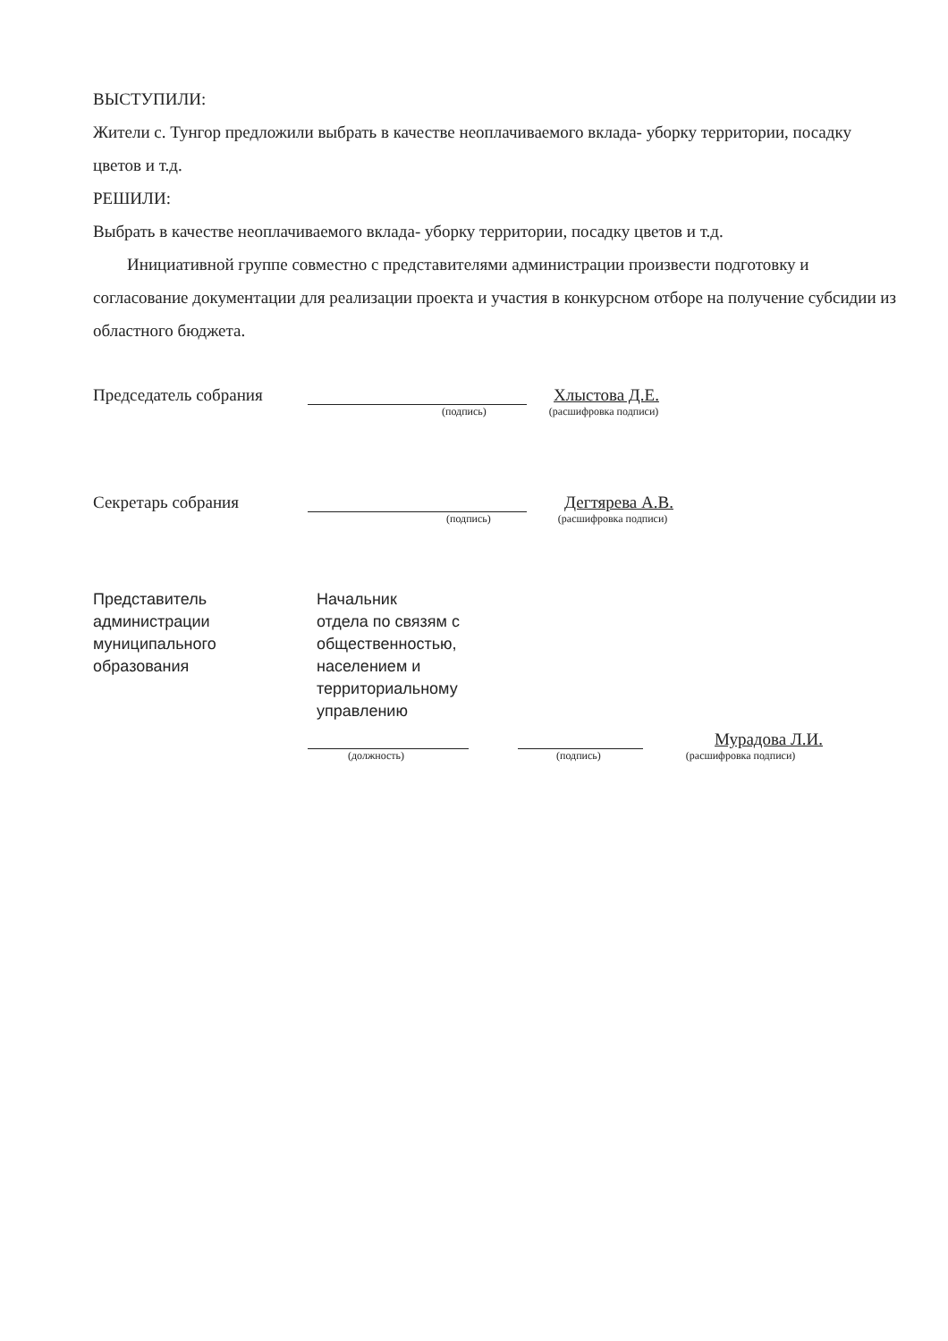ВЫСТУПИЛИ:
Жители с. Тунгор предложили выбрать в качестве неоплачиваемого вклада- уборку территории, посадку цветов и т.д.
РЕШИЛИ:
Выбрать в качестве неоплачиваемого вклада- уборку территории, посадку цветов и т.д.
Инициативной группе совместно с представителями администрации произвести подготовку и согласование документации для реализации проекта и участия в конкурсном отборе на получение субсидии из областного бюджета.
Председатель собрания Хлыстова Д.Е.
(подпись) (расшифровка подписи)
Секретарь собрания Дегтярева А.В.
(подпись) (расшифровка подписи)
Представитель
администрации
муниципального
образования
Начальник
отдела по связям с
общественностью,
населением и
территориальному
управлению
Мурадова Л.И.
(должность) (подпись) (расшифровка подписи)